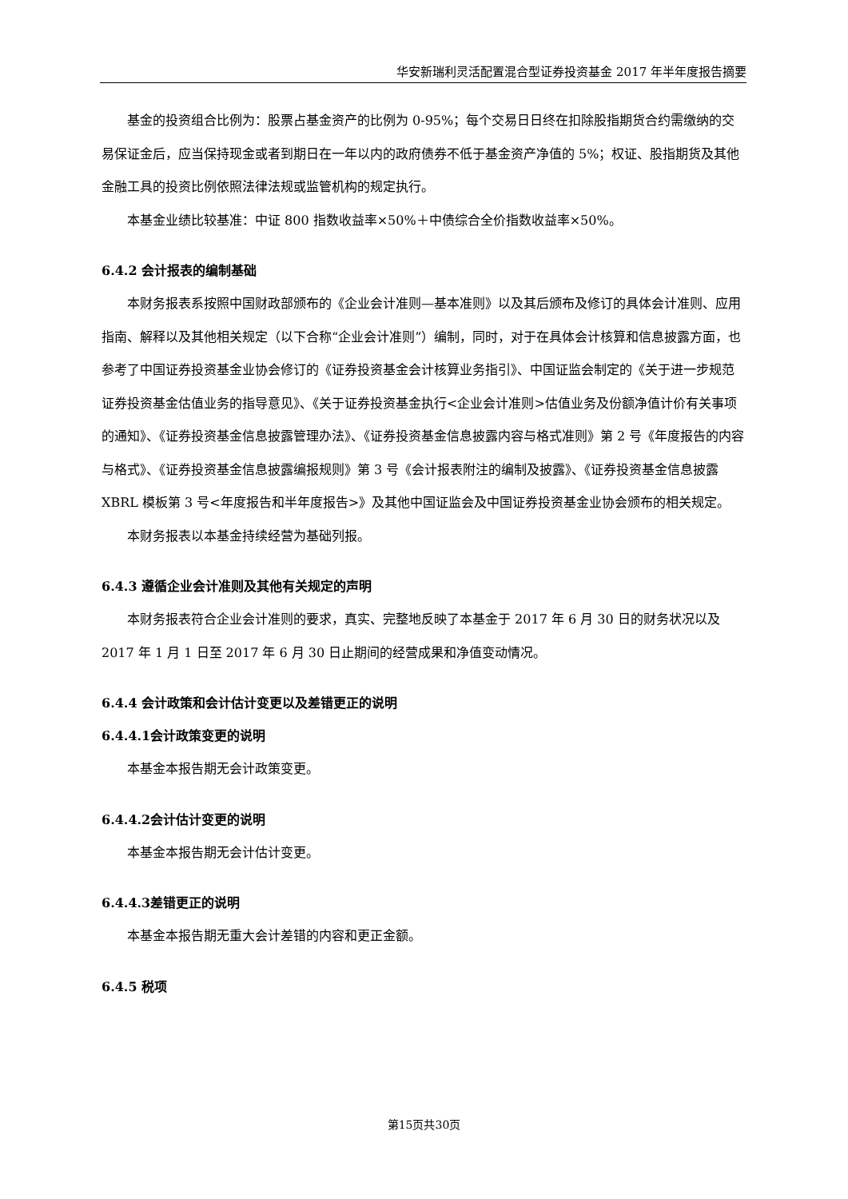华安新瑞利灵活配置混合型证券投资基金 2017 年半年度报告摘要
基金的投资组合比例为：股票占基金资产的比例为 0-95%；每个交易日日终在扣除股指期货合约需缴纳的交易保证金后，应当保持现金或者到期日在一年以内的政府债券不低于基金资产净值的 5%；权证、股指期货及其他金融工具的投资比例依照法律法规或监管机构的规定执行。
本基金业绩比较基准：中证 800 指数收益率×50%＋中债综合全价指数收益率×50%。
6.4.2 会计报表的编制基础
本财务报表系按照中国财政部颁布的《企业会计准则—基本准则》以及其后颁布及修订的具体会计准则、应用指南、解释以及其他相关规定（以下合称“企业会计准则”）编制，同时，对于在具体会计核算和信息披露方面，也参考了中国证券投资基金业协会修订的《证券投资基金会计核算业务指引》、中国证监会制定的《关于进一步规范证券投资基金估值业务的指导意见》、《关于证券投资基金执行<企业会计准则>估值业务及份额净值计价有关事项的通知》、《证券投资基金信息披露管理办法》、《证券投资基金信息披露内容与格式准则》第 2 号《年度报告的内容与格式》、《证券投资基金信息披露编报规则》第 3 号《会计报表附注的编制及披露》、《证券投资基金信息披露 XBRL 模板第 3 号<年度报告和半年度报告>》及其他中国证监会及中国证券投资基金业协会颁布的相关规定。
本财务报表以本基金持续经营为基础列报。
6.4.3 遵循企业会计准则及其他有关规定的声明
本财务报表符合企业会计准则的要求，真实、完整地反映了本基金于 2017 年 6 月 30 日的财务状况以及 2017 年 1 月 1 日至 2017 年 6 月 30 日止期间的经营成果和净值变动情况。
6.4.4 会计政策和会计估计变更以及差错更正的说明
6.4.4.1会计政策变更的说明
本基金本报告期无会计政策变更。
6.4.4.2会计估计变更的说明
本基金本报告期无会计估计变更。
6.4.4.3差错更正的说明
本基金本报告期无重大会计差错的内容和更正金额。
6.4.5 税项
第15页共30页